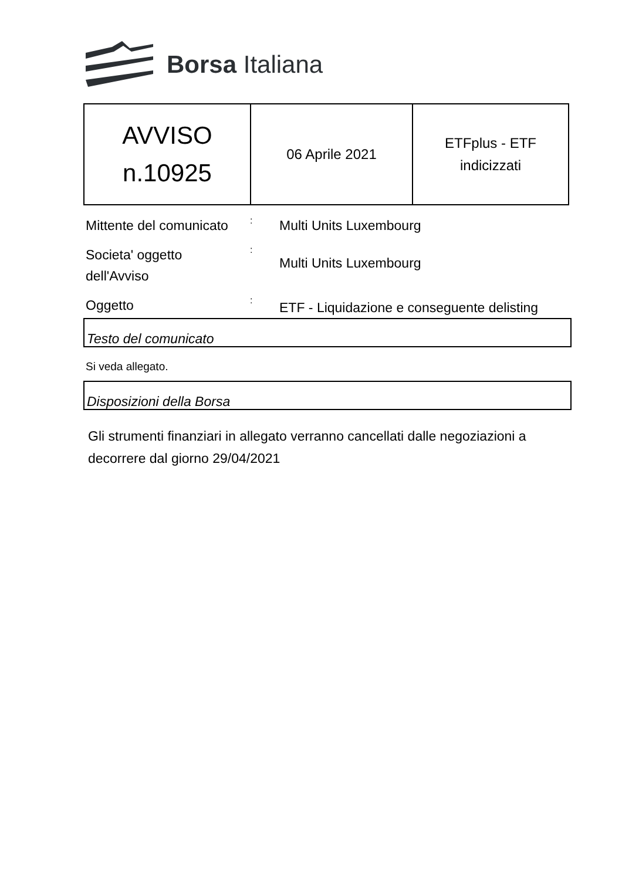Borsa Italiana
| AVVISO n.10925 | 06 Aprile 2021 | ETFplus - ETF indicizzati |
Mittente del comunicato
:
Multi Units Luxembourg
Societa' oggetto
dell'Avviso
:
Multi Units Luxembourg
Oggetto
:
ETF - Liquidazione e conseguente delisting
Testo del comunicato
Si veda allegato.
Disposizioni della Borsa
Gli strumenti finanziari in allegato verranno cancellati dalle negoziazioni a decorrere dal giorno 29/04/2021